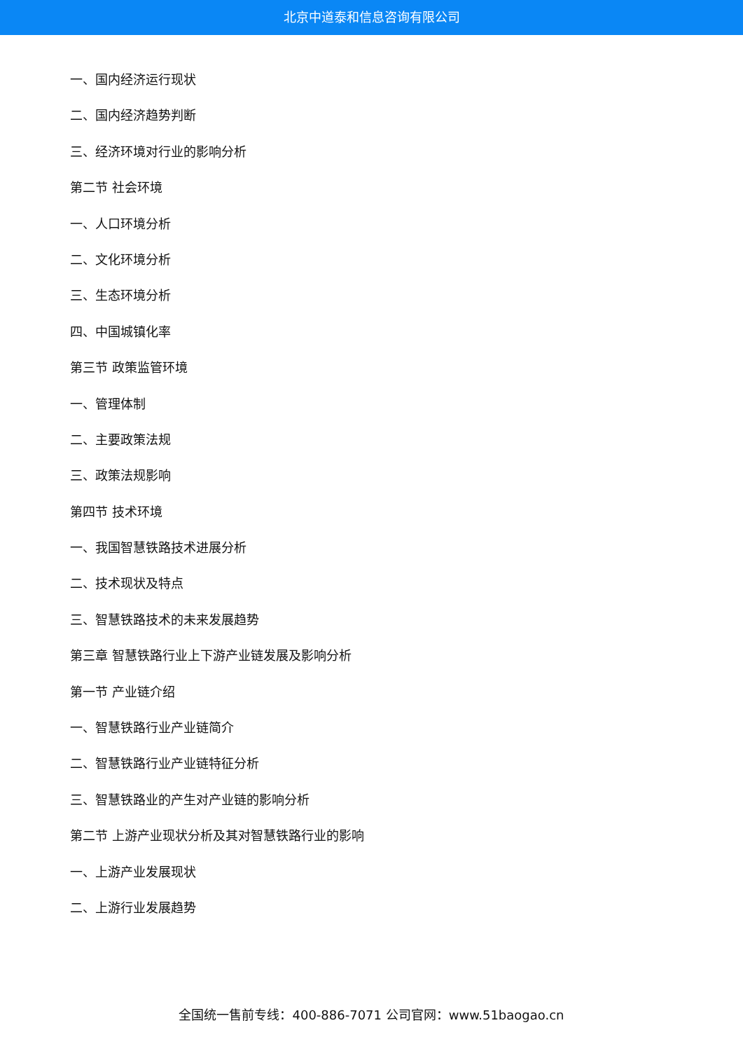北京中道泰和信息咨询有限公司
一、国内经济运行现状
二、国内经济趋势判断
三、经济环境对行业的影响分析
第二节 社会环境
一、人口环境分析
二、文化环境分析
三、生态环境分析
四、中国城镇化率
第三节 政策监管环境
一、管理体制
二、主要政策法规
三、政策法规影响
第四节 技术环境
一、我国智慧铁路技术进展分析
二、技术现状及特点
三、智慧铁路技术的未来发展趋势
第三章 智慧铁路行业上下游产业链发展及影响分析
第一节 产业链介绍
一、智慧铁路行业产业链简介
二、智慧铁路行业产业链特征分析
三、智慧铁路业的产生对产业链的影响分析
第二节 上游产业现状分析及其对智慧铁路行业的影响
一、上游产业发展现状
二、上游行业发展趋势
全国统一售前专线：400-886-7071 公司官网：www.51baogao.cn